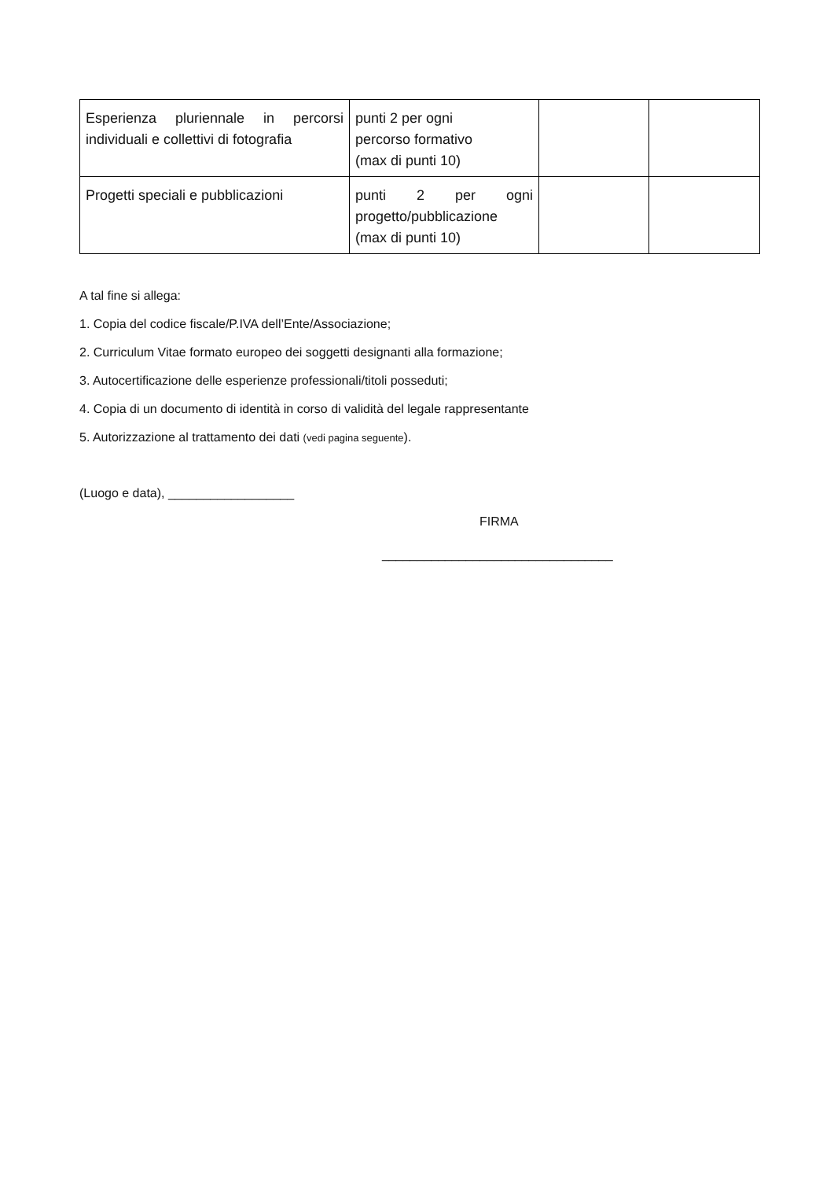| Esperienza pluriennale in percorsi individuali e collettivi di fotografia | punti 2 per ogni percorso formativo (max di punti 10) | | |
| Progetti speciali e pubblicazioni | punti 2 per ogni progetto/pubblicazione (max di punti 10) | | |
A tal fine si allega:
1. Copia del codice fiscale/P.IVA dell’Ente/Associazione;
2. Curriculum Vitae formato europeo dei soggetti designanti alla formazione;
3. Autocertificazione delle esperienze professionali/titoli posseduti;
4. Copia di un documento di identità in corso di validità del legale rappresentante
5. Autorizzazione al trattamento dei dati (vedi pagina seguente).
(Luogo e data), __________________
FIRMA
_________________________________